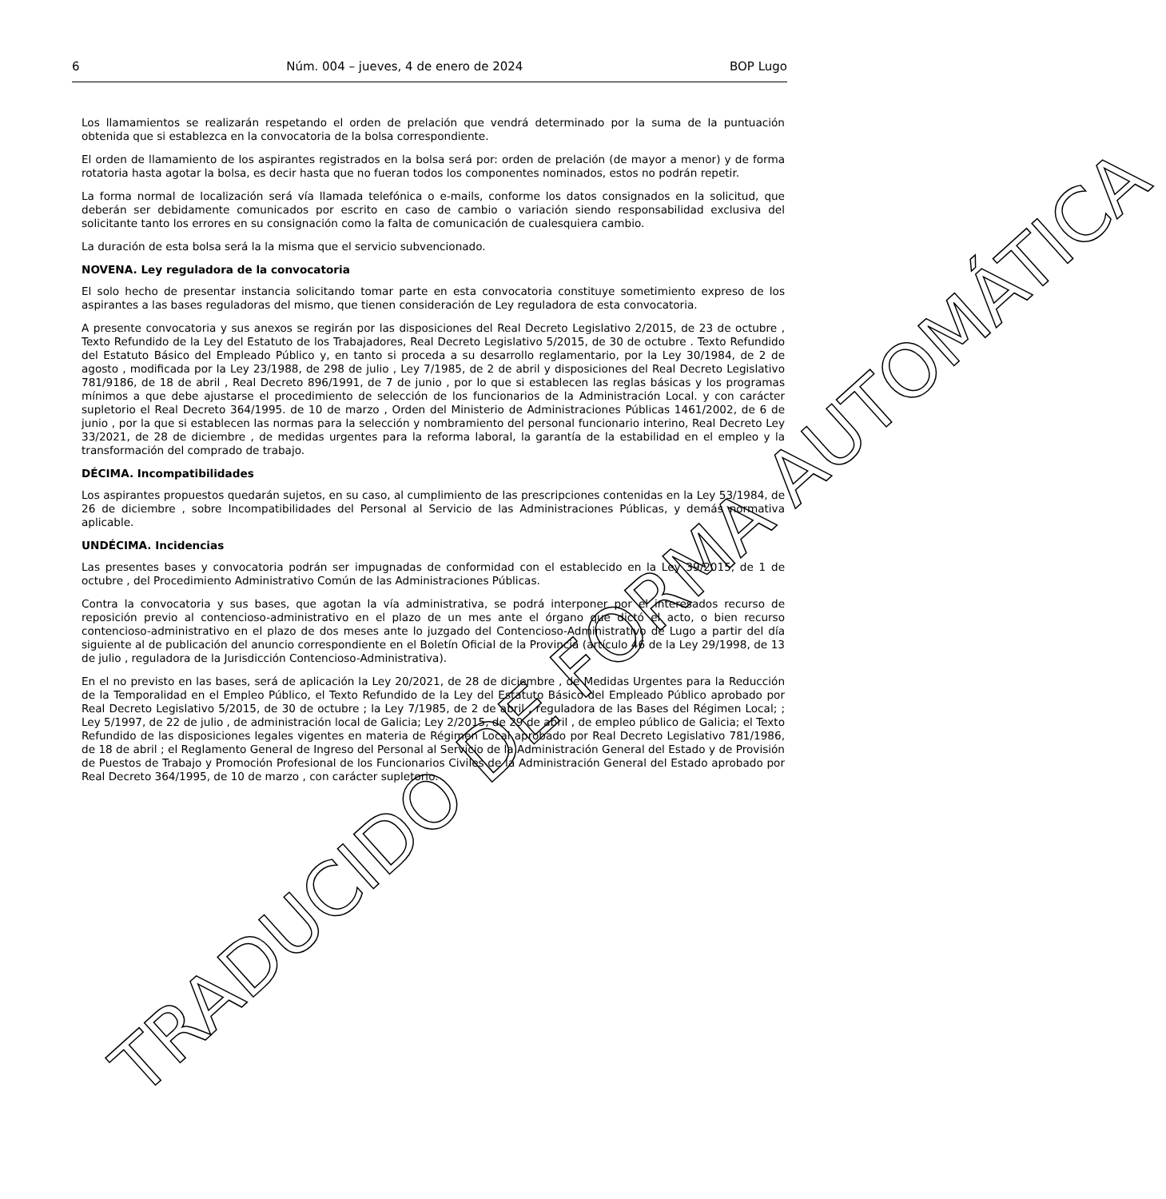6 Núm. 004 – jueves, 4 de enero de 2024 BOP Lugo
Los llamamientos se realizarán respetando el orden de prelación que vendrá determinado por la suma de la puntuación obtenida que si establezca en la convocatoria de la bolsa correspondiente.
El orden de llamamiento de los aspirantes registrados en la bolsa será por: orden de prelación (de mayor a menor) y de forma rotatoria hasta agotar la bolsa, es decir hasta que no fueran todos los componentes nominados, estos no podrán repetir.
La forma normal de localización será vía llamada telefónica o e-mails, conforme los datos consignados en la solicitud, que deberán ser debidamente comunicados por escrito en caso de cambio o variación siendo responsabilidad exclusiva del solicitante tanto los errores en su consignación como la falta de comunicación de cualesquiera cambio.
La duración de esta bolsa será la la misma que el servicio subvencionado.
NOVENA. Ley reguladora de la convocatoria
El solo hecho de presentar instancia solicitando tomar parte en esta convocatoria constituye sometimiento expreso de los aspirantes a las bases reguladoras del mismo, que tienen consideración de Ley reguladora de esta convocatoria.
A presente convocatoria y sus anexos se regirán por las disposiciones del Real Decreto Legislativo 2/2015, de 23 de octubre , Texto Refundido de la Ley del Estatuto de los Trabajadores, Real Decreto Legislativo 5/2015, de 30 de octubre . Texto Refundido del Estatuto Básico del Empleado Público y, en tanto si proceda a su desarrollo reglamentario, por la Ley 30/1984, de 2 de agosto , modificada por la Ley 23/1988, de 298 de julio , Ley 7/1985, de 2 de abril y disposiciones del Real Decreto Legislativo 781/9186, de 18 de abril , Real Decreto 896/1991, de 7 de junio , por lo que si establecen las reglas básicas y los programas mínimos a que debe ajustarse el procedimiento de selección de los funcionarios de la Administración Local. y con carácter supletorio el Real Decreto 364/1995. de 10 de marzo , Orden del Ministerio de Administraciones Públicas 1461/2002, de 6 de junio , por la que si establecen las normas para la selección y nombramiento del personal funcionario interino, Real Decreto Ley 33/2021, de 28 de diciembre , de medidas urgentes para la reforma laboral, la garantía de la estabilidad en el empleo y la transformación del comprado de trabajo.
DÉCIMA. Incompatibilidades
Los aspirantes propuestos quedarán sujetos, en su caso, al cumplimiento de las prescripciones contenidas en la Ley 53/1984, de 26 de diciembre , sobre Incompatibilidades del Personal al Servicio de las Administraciones Públicas, y demás normativa aplicable.
UNDÉCIMA. Incidencias
Las presentes bases y convocatoria podrán ser impugnadas de conformidad con el establecido en la Ley 39/2015, de 1 de octubre , del Procedimiento Administrativo Común de las Administraciones Públicas.
Contra la convocatoria y sus bases, que agotan la vía administrativa, se podrá interponer por el interesados recurso de reposición previo al contencioso-administrativo en el plazo de un mes ante el órgano que dictó el acto, o bien recurso contencioso-administrativo en el plazo de dos meses ante lo juzgado del Contencioso-Administrativo de Lugo a partir del día siguiente al de publicación del anuncio correspondiente en el Boletín Oficial de la Provincia (artículo 46 de la Ley 29/1998, de 13 de julio , reguladora de la Jurisdicción Contencioso-Administrativa).
En el no previsto en las bases, será de aplicación la Ley 20/2021, de 28 de diciembre , de Medidas Urgentes para la Reducción de la Temporalidad en el Empleo Público, el Texto Refundido de la Ley del Estatuto Básico del Empleado Público aprobado por Real Decreto Legislativo 5/2015, de 30 de octubre ; la Ley 7/1985, de 2 de abril , reguladora de las Bases del Régimen Local; ; Ley 5/1997, de 22 de julio , de administración local de Galicia; Ley 2/2015, de 29 de abril , de empleo público de Galicia; el Texto Refundido de las disposiciones legales vigentes en materia de Régimen Local aprobado por Real Decreto Legislativo 781/1986, de 18 de abril ; el Reglamento General de Ingreso del Personal al Servicio de la Administración General del Estado y de Provisión de Puestos de Trabajo y Promoción Profesional de los Funcionarios Civiles de la Administración General del Estado aprobado por Real Decreto 364/1995, de 10 de marzo , con carácter supletorio.
TRADUCIDO DE FORMA AUTOMÁTICA